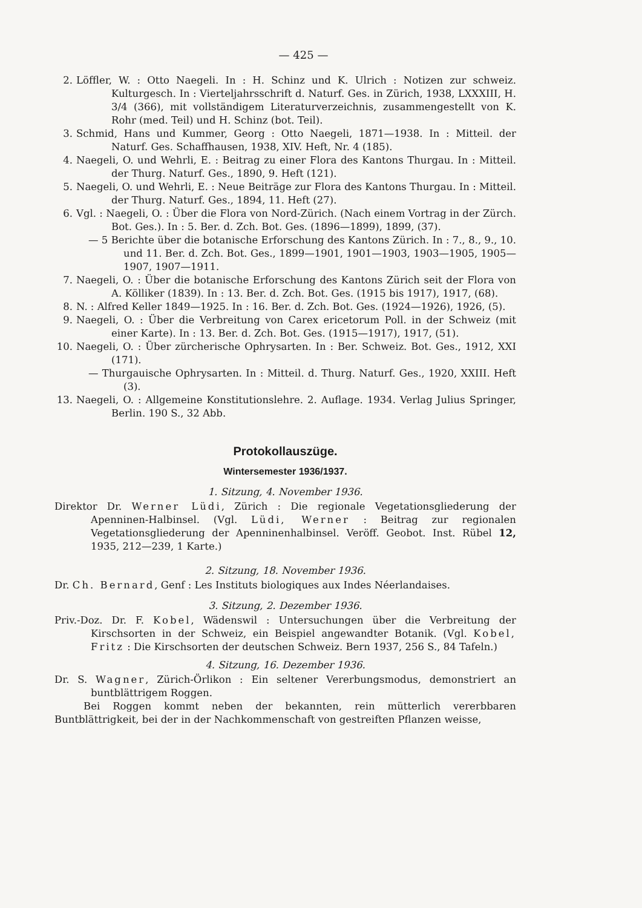— 425 —
2. Löffler, W. : Otto Naegeli. In : H. Schinz und K. Ulrich : Notizen zur schweiz. Kulturgesch. In : Vierteljahrsschrift d. Naturf. Ges. in Zürich, 1938, LXXXIII, H. 3/4 (366), mit vollständigem Literaturverzeichnis, zusammengestellt von K. Rohr (med. Teil) und H. Schinz (bot. Teil).
3. Schmid, Hans und Kummer, Georg : Otto Naegeli, 1871—1938. In : Mitteil. der Naturf. Ges. Schaffhausen, 1938, XIV. Heft, Nr. 4 (185).
4. Naegeli, O. und Wehrli, E. : Beitrag zu einer Flora des Kantons Thurgau. In : Mitteil. der Thurg. Naturf. Ges., 1890, 9. Heft (121).
5. Naegeli, O. und Wehrli, E. : Neue Beiträge zur Flora des Kantons Thurgau. In : Mitteil. der Thurg. Naturf. Ges., 1894, 11. Heft (27).
6. Vgl. : Naegeli, O. : Über die Flora von Nord-Zürich. (Nach einem Vortrag in der Zürch. Bot. Ges.). In : 5. Ber. d. Zch. Bot. Ges. (1896—1899), 1899, (37).
— 5 Berichte über die botanische Erforschung des Kantons Zürich. In : 7., 8., 9., 10. und 11. Ber. d. Zch. Bot. Ges., 1899—1901, 1901—1903, 1903—1905, 1905—1907, 1907—1911.
7. Naegeli, O. : Über die botanische Erforschung des Kantons Zürich seit der Flora von A. Kölliker (1839). In : 13. Ber. d. Zch. Bot. Ges. (1915 bis 1917), 1917, (68).
8. N. : Alfred Keller 1849—1925. In : 16. Ber. d. Zch. Bot. Ges. (1924—1926), 1926, (5).
9. Naegeli, O. : Über die Verbreitung von Carex ericetorum Poll. in der Schweiz (mit einer Karte). In : 13. Ber. d. Zch. Bot. Ges. (1915—1917), 1917, (51).
10. Naegeli, O. : Über zürcherische Ophrysarten. In : Ber. Schweiz. Bot. Ges., 1912, XXI (171).
— Thurgauische Ophrysarten. In : Mitteil. d. Thurg. Naturf. Ges., 1920, XXIII. Heft (3).
13. Naegeli, O. : Allgemeine Konstitutionslehre. 2. Auflage. 1934. Verlag Julius Springer, Berlin. 190 S., 32 Abb.
Protokollauszüge.
Wintersemester 1936/1937.
1. Sitzung, 4. November 1936.
Direktor Dr. Werner Lüdi, Zürich : Die regionale Vegetationsgliederung der Apenninen-Halbinsel. (Vgl. Lüdi, Werner : Beitrag zur regionalen Vegetationsgliederung der Apenninenhalbinsel. Veröff. Geobot. Inst. Rübel 12, 1935, 212—239, 1 Karte.)
2. Sitzung, 18. November 1936.
Dr. Ch. Bernard, Genf : Les Instituts biologiques aux Indes Néerlandaises.
3. Sitzung, 2. Dezember 1936.
Priv.-Doz. Dr. F. Kobel, Wädenswil : Untersuchungen über die Verbreitung der Kirschsorten in der Schweiz, ein Beispiel angewandter Botanik. (Vgl. Kobel, Fritz : Die Kirschsorten der deutschen Schweiz. Bern 1937, 256 S., 84 Tafeln.)
4. Sitzung, 16. Dezember 1936.
Dr. S. Wagner, Zürich-Örlikon : Ein seltener Vererbungsmodus, demonstriert an buntblättrigem Roggen.
Bei Roggen kommt neben der bekannten, rein mütterlich vererbbaren Buntblättrigkeit, bei der in der Nachkommenschaft von gestreiften Pflanzen weisse,